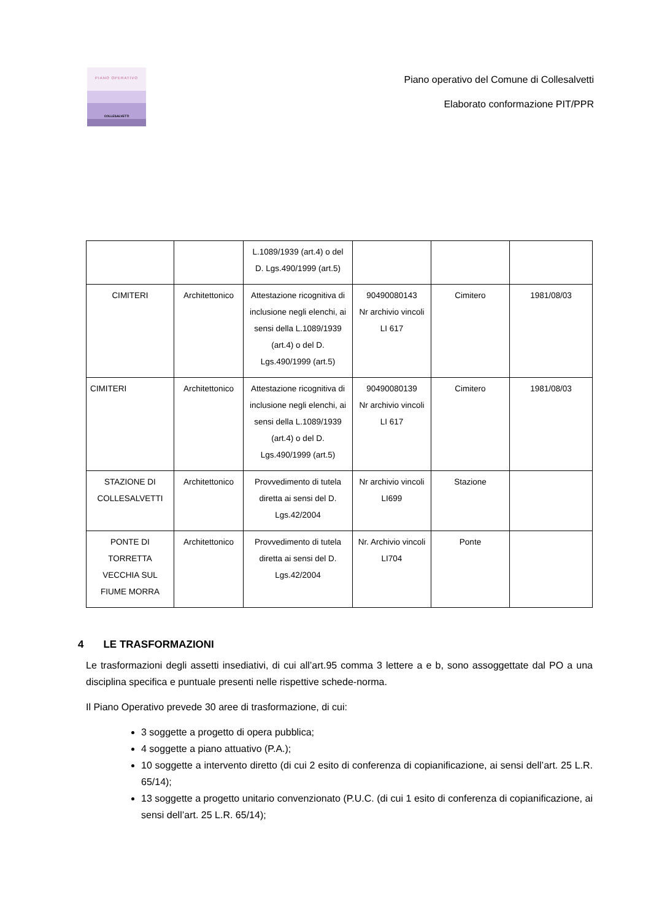PIANO OPERATIVO
COLLESALVETTI
Piano operativo del Comune di Collesalvetti
Elaborato conformazione PIT/PPR
| | | L.1089/1939 (art.4) o del D. Lgs.490/1999 (art.5) | | | |
| CIMITERI | Architettonico | Attestazione ricognitiva di inclusione negli elenchi, ai sensi della L.1089/1939 (art.4) o del D. Lgs.490/1999 (art.5) | 90490080143 Nr archivio vincoli LI 617 | Cimitero | 1981/08/03 |
| CIMITERI | Architettonico | Attestazione ricognitiva di inclusione negli elenchi, ai sensi della L.1089/1939 (art.4) o del D. Lgs.490/1999 (art.5) | 90490080139 Nr archivio vincoli LI 617 | Cimitero | 1981/08/03 |
| STAZIONE DI COLLESALVETTI | Architettonico | Provvedimento di tutela diretta ai sensi del D. Lgs.42/2004 | Nr archivio vincoli LI699 | Stazione | |
| PONTE DI TORRETTA VECCHIA SUL FIUME MORRA | Architettonico | Provvedimento di tutela diretta ai sensi del D. Lgs.42/2004 | Nr. Archivio vincoli LI704 | Ponte | |
4 LE TRASFORMAZIONI
Le trasformazioni degli assetti insediativi, di cui all’art.95 comma 3 lettere a e b, sono assoggettate dal PO a una disciplina specifica e puntuale presenti nelle rispettive schede-norma.
Il Piano Operativo prevede 30 aree di trasformazione, di cui:
3 soggette a progetto di opera pubblica;
4 soggette a piano attuativo (P.A.);
10 soggette a intervento diretto (di cui 2 esito di conferenza di copianificazione, ai sensi dell’art. 25 L.R. 65/14);
13 soggette a progetto unitario convenzionato (P.U.C. (di cui 1 esito di conferenza di copianificazione, ai sensi dell’art. 25 L.R. 65/14);